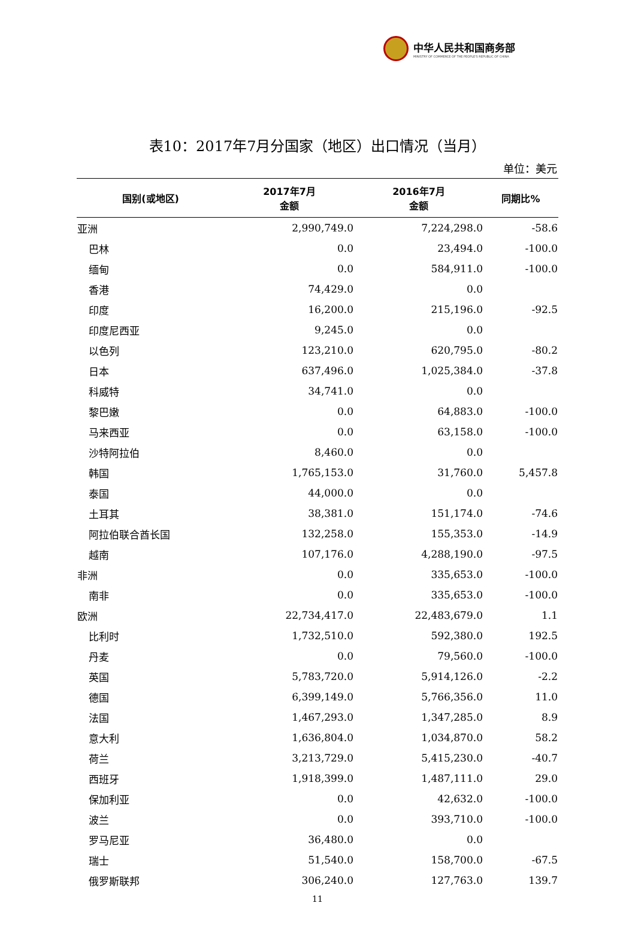中华人民共和国商务部
MINISTRY OF COMMERCE OF THE PEOPLE'S REPUBLIC OF CHINA
表10：2017年7月分国家（地区）出口情况（当月）
单位：美元
| 国别(或地区) | 2017年7月 金额 | 2016年7月 金额 | 同期比% |
| --- | --- | --- | --- |
| 亚洲 | 2,990,749.0 | 7,224,298.0 | -58.6 |
| 巴林 | 0.0 | 23,494.0 | -100.0 |
| 缅甸 | 0.0 | 584,911.0 | -100.0 |
| 香港 | 74,429.0 | 0.0 | |
| 印度 | 16,200.0 | 215,196.0 | -92.5 |
| 印度尼西亚 | 9,245.0 | 0.0 | |
| 以色列 | 123,210.0 | 620,795.0 | -80.2 |
| 日本 | 637,496.0 | 1,025,384.0 | -37.8 |
| 科威特 | 34,741.0 | 0.0 | |
| 黎巴嫩 | 0.0 | 64,883.0 | -100.0 |
| 马来西亚 | 0.0 | 63,158.0 | -100.0 |
| 沙特阿拉伯 | 8,460.0 | 0.0 | |
| 韩国 | 1,765,153.0 | 31,760.0 | 5,457.8 |
| 泰国 | 44,000.0 | 0.0 | |
| 土耳其 | 38,381.0 | 151,174.0 | -74.6 |
| 阿拉伯联合酋长国 | 132,258.0 | 155,353.0 | -14.9 |
| 越南 | 107,176.0 | 4,288,190.0 | -97.5 |
| 非洲 | 0.0 | 335,653.0 | -100.0 |
| 南非 | 0.0 | 335,653.0 | -100.0 |
| 欧洲 | 22,734,417.0 | 22,483,679.0 | 1.1 |
| 比利时 | 1,732,510.0 | 592,380.0 | 192.5 |
| 丹麦 | 0.0 | 79,560.0 | -100.0 |
| 英国 | 5,783,720.0 | 5,914,126.0 | -2.2 |
| 德国 | 6,399,149.0 | 5,766,356.0 | 11.0 |
| 法国 | 1,467,293.0 | 1,347,285.0 | 8.9 |
| 意大利 | 1,636,804.0 | 1,034,870.0 | 58.2 |
| 荷兰 | 3,213,729.0 | 5,415,230.0 | -40.7 |
| 西班牙 | 1,918,399.0 | 1,487,111.0 | 29.0 |
| 保加利亚 | 0.0 | 42,632.0 | -100.0 |
| 波兰 | 0.0 | 393,710.0 | -100.0 |
| 罗马尼亚 | 36,480.0 | 0.0 | |
| 瑞士 | 51,540.0 | 158,700.0 | -67.5 |
| 俄罗斯联邦 | 306,240.0 | 127,763.0 | 139.7 |
11